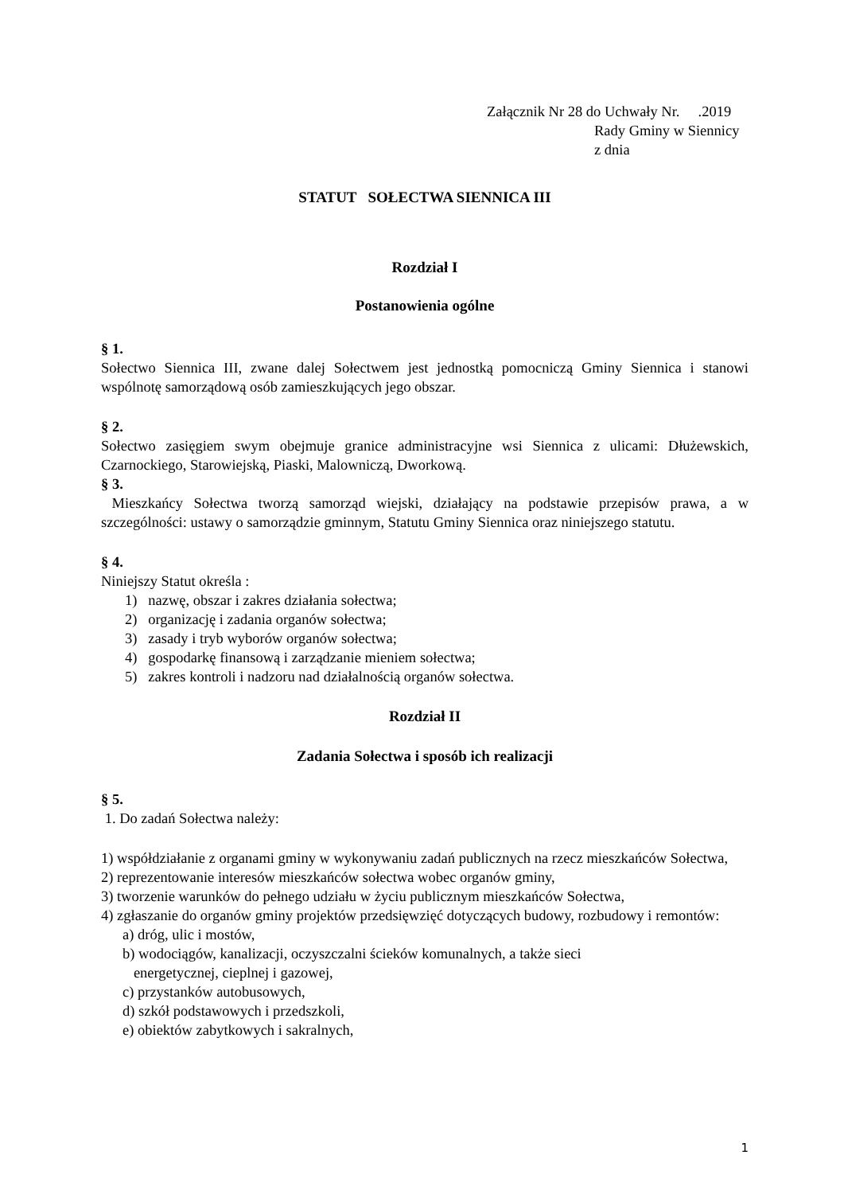Załącznik Nr 28 do Uchwały Nr. .2019
Rady Gminy w Siennicy
z dnia
STATUT SOŁECTWA SIENNICA III
Rozdział I
Postanowienia ogólne
§ 1.
Sołectwo Siennica III, zwane dalej Sołectwem jest jednostką pomocniczą Gminy Siennica i stanowi wspólnotę samorządową osób zamieszkujących jego obszar.
§ 2.
Sołectwo zasięgiem swym obejmuje granice administracyjne wsi Siennica z ulicami: Dłużewskich, Czarnockiego, Starowiejską, Piaski, Malowniczą, Dworkową.
§ 3.
Mieszkańcy Sołectwa tworzą samorząd wiejski, działający na podstawie przepisów prawa, a w szczególności: ustawy o samorządzie gminnym, Statutu Gminy Siennica oraz niniejszego statutu.
§ 4.
Niniejszy Statut określa :
1) nazwę, obszar i zakres działania sołectwa;
2) organizację i zadania organów sołectwa;
3) zasady i tryb wyborów organów sołectwa;
4) gospodarkę finansową i zarządzanie mieniem sołectwa;
5) zakres kontroli i nadzoru nad działalnością organów sołectwa.
Rozdział II
Zadania Sołectwa i sposób ich realizacji
§ 5.
1. Do zadań Sołectwa należy:
1) współdziałanie z organami gminy w wykonywaniu zadań publicznych na rzecz mieszkańców Sołectwa,
2) reprezentowanie interesów mieszkańców sołectwa wobec organów gminy,
3) tworzenie warunków do pełnego udziału w życiu publicznym mieszkańców Sołectwa,
4) zgłaszanie do organów gminy projektów przedsięwzięć dotyczących budowy, rozbudowy i remontów:
a) dróg, ulic i mostów,
b) wodociągów, kanalizacji, oczyszczalni ścieków komunalnych, a także sieci
energetycznej, cieplnej i gazowej,
c) przystanków autobusowych,
d) szkół podstawowych i przedszkoli,
e) obiektów zabytkowych i sakralnych,
1